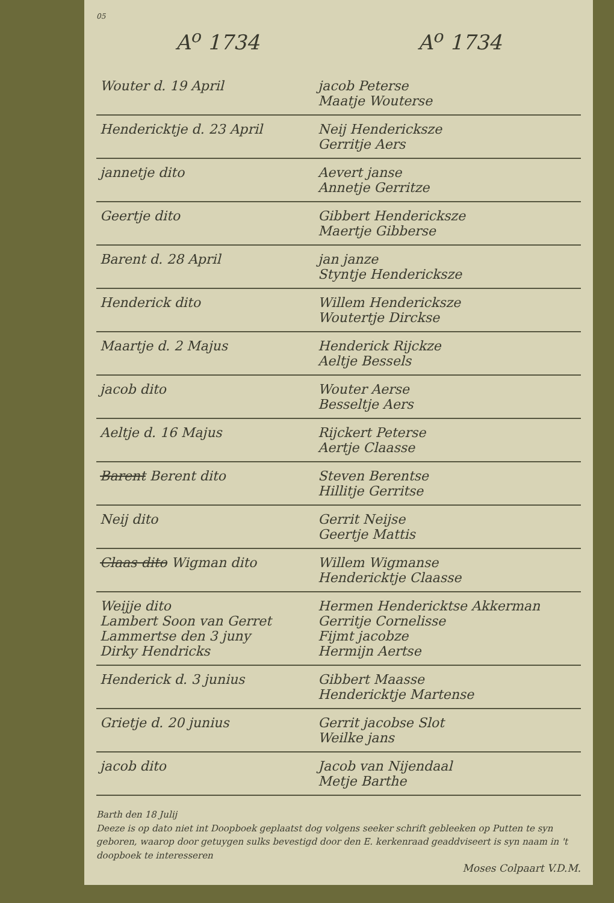05
A<sup>o</sup> 1734 A<sup>o</sup> 1734
| Wouter d. 19 April | jacob Peterse Maatje Wouterse |
| Hendericktje d. 23 April | Neij Hendericksze Gerritje Aers |
| jannetje dito | Aevert janse Annetje Gerritze |
| Geertje dito | Gibbert Hendericksze Maertje Gibberse |
| Barent d. 28 April | jan janze Styntje Hendericksze |
| Henderick dito | Willem Hendericksze Woutertje Dirckse |
| Maartje d. 2 Majus | Henderick Rijckze Aeltje Bessels |
| jacob dito | Wouter Aerse Besseltje Aers |
| Aeltje d. 16 Majus | Rijckert Peterse Aertje Claasse |
| Barent Berent dito | Steven Berentse Hillitje Gerritse |
| Neij dito | Gerrit Neijse Geertje Mattis |
| Claas dito Wigman dito | Willem Wigmanse Hendericktje Claasse |
| Weijje dito Lambert Soon van Gerret Lammertse den 3 juny Dirky Hendricks | Hermen Hendericktse Akkerman Gerritje Cornelisse Fijmt jacobze Hermijn Aertse |
| Henderick d. 3 junius | Gibbert Maasse Hendericktje Martense |
| Grietje d. 20 junius | Gerrit jacobse Slot Weilke jans |
| jacob dito | Jacob van Nijendaal Metje Barthe |
Barth den 18 Julij
Deeze is op dato niet int Doopboek geplaatst dog volgens seeker schrift gebleeken op Putten te syn geboren, waarop door getuygen sulks bevestigd door den E. kerkenraad geaddviseert is syn naam in 't doopboek te interesseren
Moses Colpaart V.D.M.